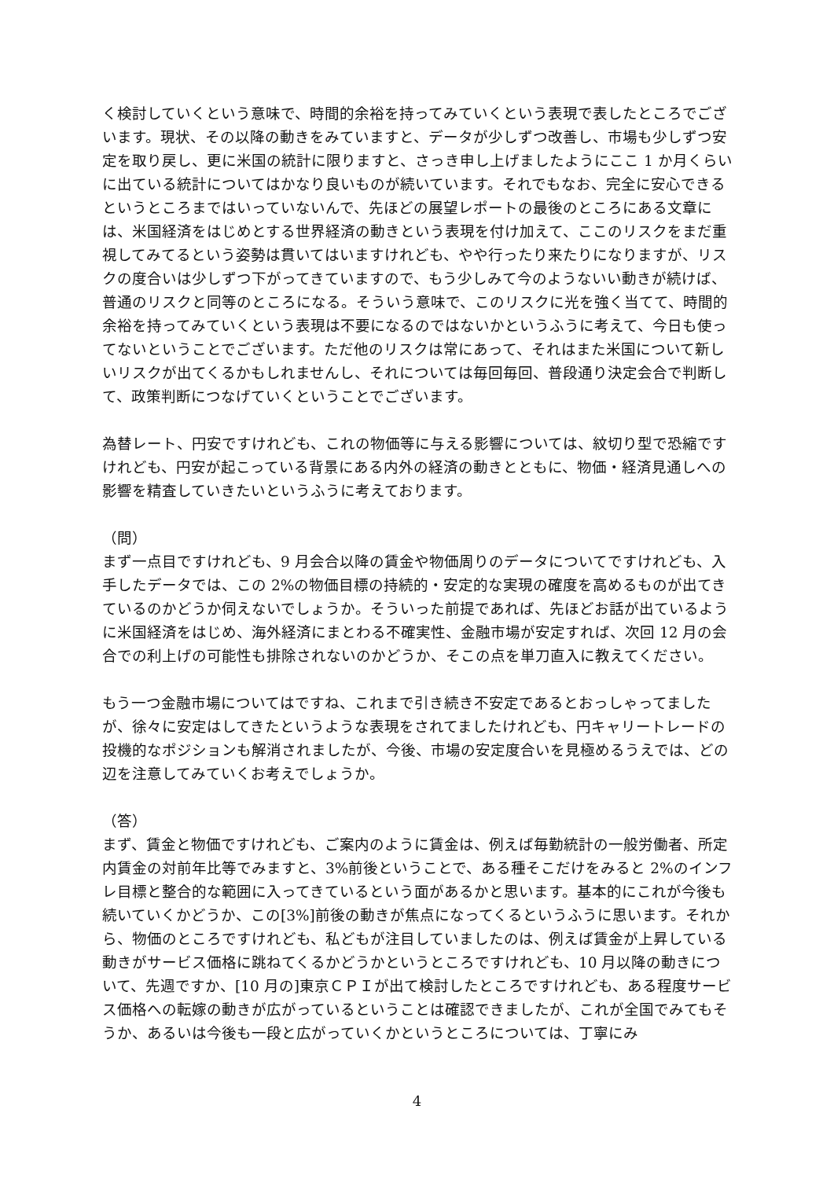く検討していくという意味で、時間的余裕を持ってみていくという表現で表したところでございます。現状、その以降の動きをみていますと、データが少しずつ改善し、市場も少しずつ安定を取り戻し、更に米国の統計に限りますと、さっき申し上げましたようにここ 1 か月くらいに出ている統計についてはかなり良いものが続いています。それでもなお、完全に安心できるというところまではいっていないんで、先ほどの展望レポートの最後のところにある文章には、米国経済をはじめとする世界経済の動きという表現を付け加えて、ここのリスクをまだ重視してみてるという姿勢は貫いてはいますけれども、やや行ったり来たりになりますが、リスクの度合いは少しずつ下がってきていますので、もう少しみて今のようないい動きが続けば、普通のリスクと同等のところになる。そういう意味で、このリスクに光を強く当てて、時間的余裕を持ってみていくという表現は不要になるのではないかというふうに考えて、今日も使ってないということでございます。ただ他のリスクは常にあって、それはまた米国について新しいリスクが出てくるかもしれませんし、それについては毎回毎回、普段通り決定会合で判断して、政策判断につなげていくということでございます。
為替レート、円安ですけれども、これの物価等に与える影響については、紋切り型で恐縮ですけれども、円安が起こっている背景にある内外の経済の動きとともに、物価・経済見通しへの影響を精査していきたいというふうに考えております。
（問）
まず一点目ですけれども、9 月会合以降の賃金や物価周りのデータについてですけれども、入手したデータでは、この 2%の物価目標の持続的・安定的な実現の確度を高めるものが出てきているのかどうか伺えないでしょうか。そういった前提であれば、先ほどお話が出ているように米国経済をはじめ、海外経済にまとわる不確実性、金融市場が安定すれば、次回 12 月の会合での利上げの可能性も排除されないのかどうか、そこの点を単刀直入に教えてください。
もう一つ金融市場についてはですね、これまで引き続き不安定であるとおっしゃってましたが、徐々に安定はしてきたというような表現をされてましたけれども、円キャリートレードの投機的なポジションも解消されましたが、今後、市場の安定度合いを見極めるうえでは、どの辺を注意してみていくお考えでしょうか。
（答）
まず、賃金と物価ですけれども、ご案内のように賃金は、例えば毎勤統計の一般労働者、所定内賃金の対前年比等でみますと、3%前後ということで、ある種そこだけをみると 2%のインフレ目標と整合的な範囲に入ってきているという面があるかと思います。基本的にこれが今後も続いていくかどうか、この[3%]前後の動きが焦点になってくるというふうに思います。それから、物価のところですけれども、私どもが注目していましたのは、例えば賃金が上昇している動きがサービス価格に跳ねてくるかどうかというところですけれども、10 月以降の動きについて、先週ですか、[10 月の]東京ＣＰＩが出て検討したところですけれども、ある程度サービス価格への転嫁の動きが広がっているということは確認できましたが、これが全国でみてもそうか、あるいは今後も一段と広がっていくかというところについては、丁寧にみ
4